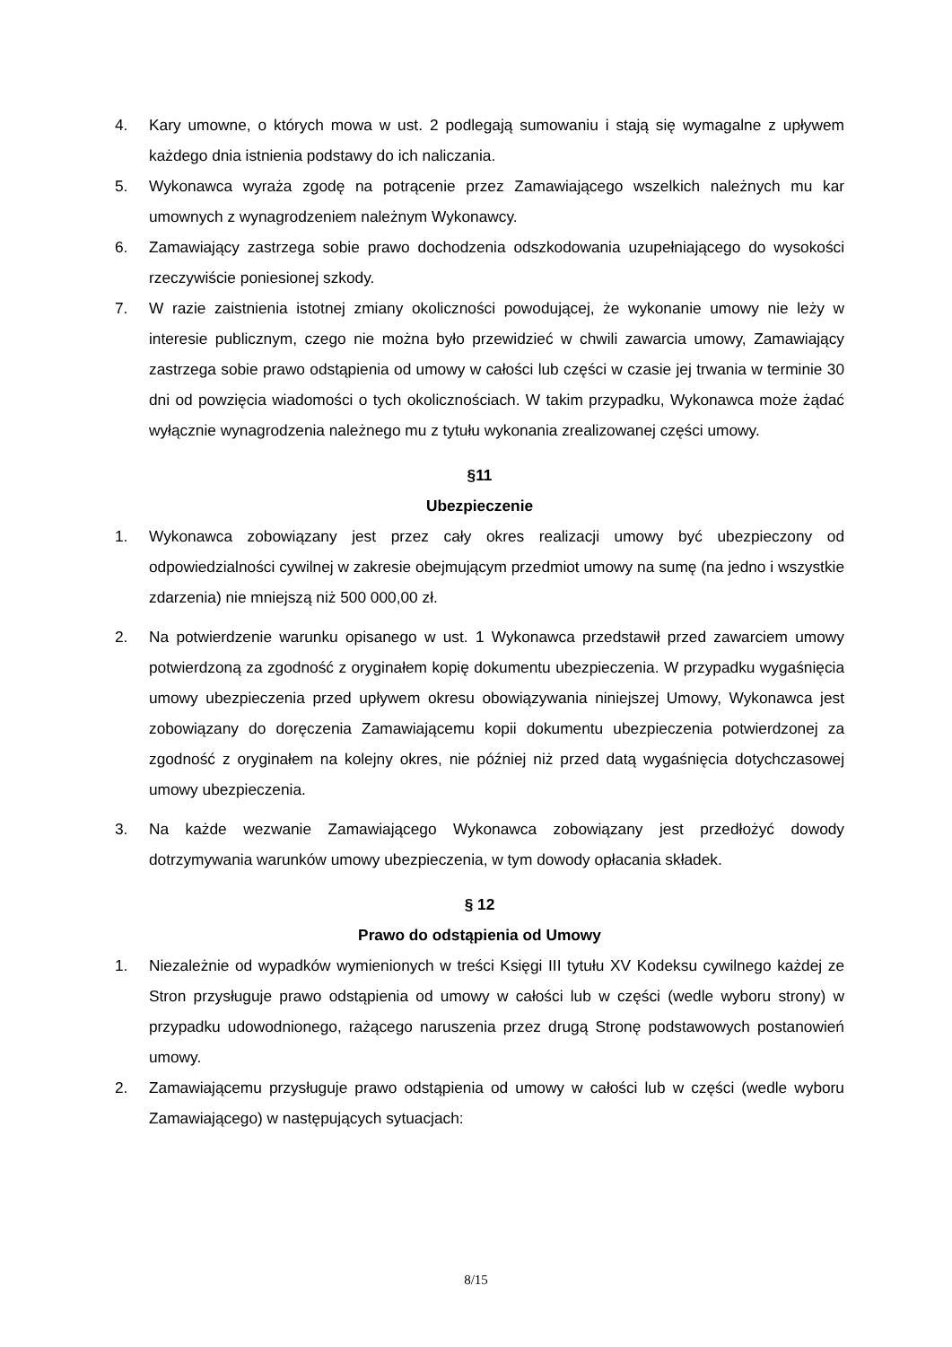4. Kary umowne, o których mowa w ust. 2 podlegają sumowaniu i stają się wymagalne z upływem każdego dnia istnienia podstawy do ich naliczania.
5. Wykonawca wyraża zgodę na potrącenie przez Zamawiającego wszelkich należnych mu kar umownych z wynagrodzeniem należnym Wykonawcy.
6. Zamawiający zastrzega sobie prawo dochodzenia odszkodowania uzupełniającego do wysokości rzeczywiście poniesionej szkody.
7. W razie zaistnienia istotnej zmiany okoliczności powodującej, że wykonanie umowy nie leży w interesie publicznym, czego nie można było przewidzieć w chwili zawarcia umowy, Zamawiający zastrzega sobie prawo odstąpienia od umowy w całości lub części w czasie jej trwania w terminie 30 dni od powzięcia wiadomości o tych okolicznościach. W takim przypadku, Wykonawca może żądać wyłącznie wynagrodzenia należnego mu z tytułu wykonania zrealizowanej części umowy.
§11
Ubezpieczenie
1. Wykonawca zobowiązany jest przez cały okres realizacji umowy być ubezpieczony od odpowiedzialności cywilnej w zakresie obejmującym przedmiot umowy na sumę (na jedno i wszystkie zdarzenia) nie mniejszą niż 500 000,00 zł.
2. Na potwierdzenie warunku opisanego w ust. 1 Wykonawca przedstawił przed zawarciem umowy potwierdzoną za zgodność z oryginałem kopię dokumentu ubezpieczenia. W przypadku wygaśnięcia umowy ubezpieczenia przed upływem okresu obowiązywania niniejszej Umowy, Wykonawca jest zobowiązany do doręczenia Zamawiającemu kopii dokumentu ubezpieczenia potwierdzonej za zgodność z oryginałem na kolejny okres, nie później niż przed datą wygaśnięcia dotychczasowej umowy ubezpieczenia.
3. Na każde wezwanie Zamawiającego Wykonawca zobowiązany jest przedłożyć dowody dotrzymywania warunków umowy ubezpieczenia, w tym dowody opłacania składek.
§ 12
Prawo do odstąpienia od Umowy
1. Niezależnie od wypadków wymienionych w treści Księgi III tytułu XV Kodeksu cywilnego każdej ze Stron przysługuje prawo odstąpienia od umowy w całości lub w części (wedle wyboru strony) w przypadku udowodnionego, rażącego naruszenia przez drugą Stronę podstawowych postanowień umowy.
2. Zamawiającemu przysługuje prawo odstąpienia od umowy w całości lub w części (wedle wyboru Zamawiającego) w następujących sytuacjach:
8/15